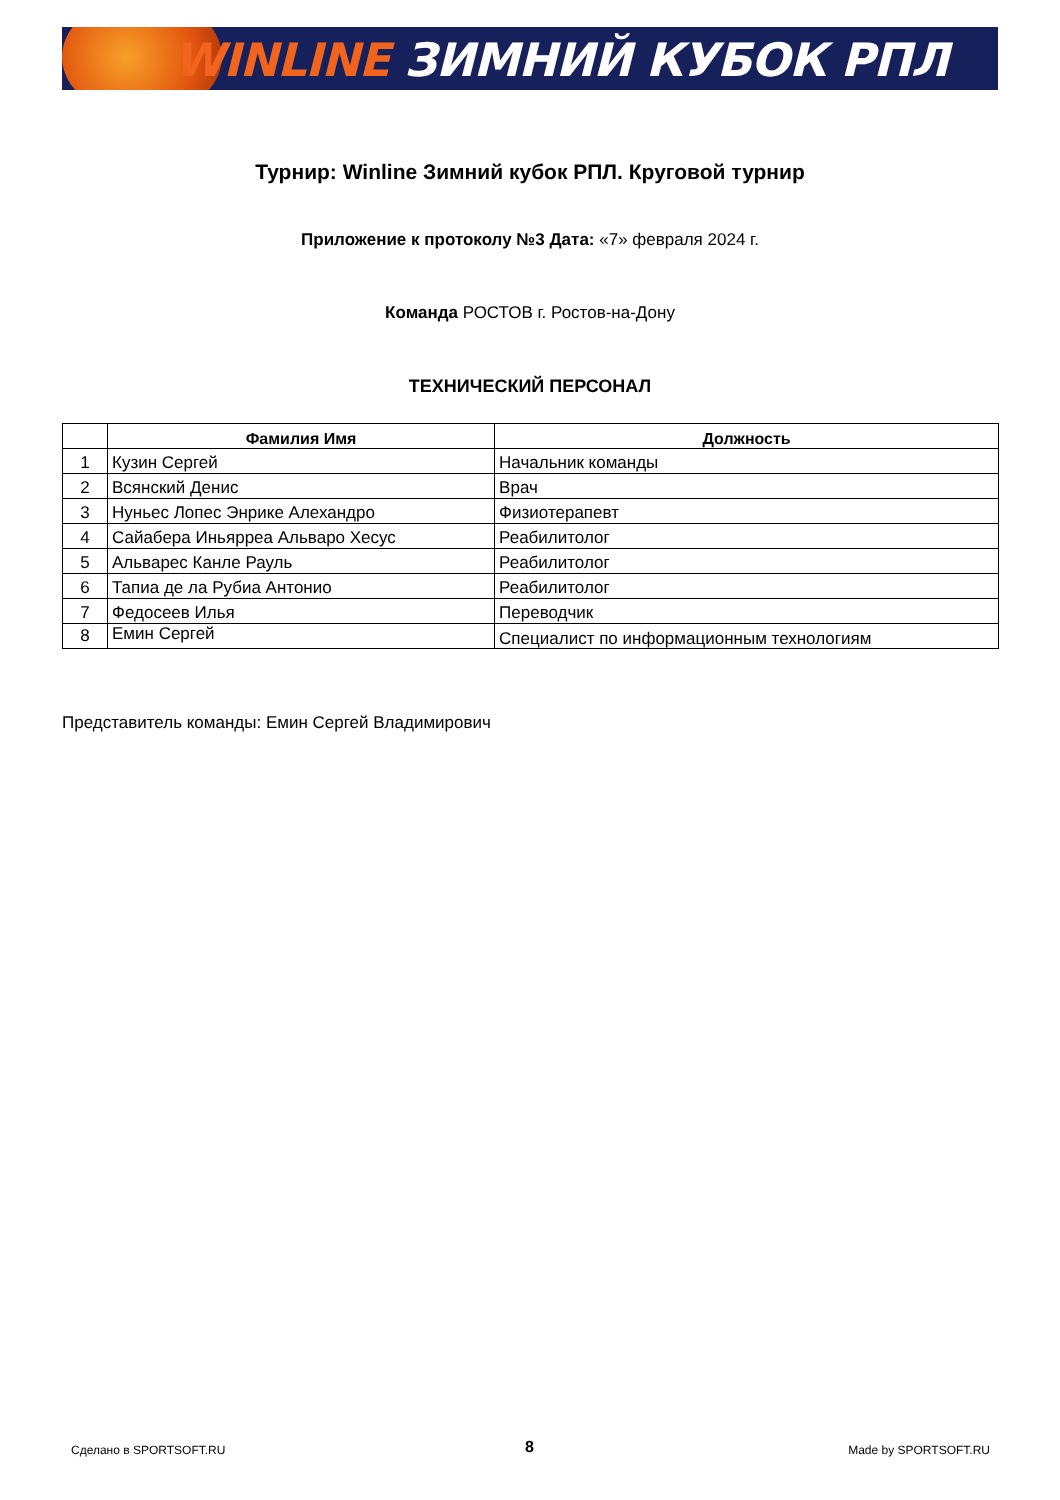WINLINE ЗИМНИЙ КУБОК РПЛ
Турнир: Winline Зимний кубок РПЛ. Круговой турнир
Приложение к протоколу №3 Дата: «7» февраля 2024 г.
Команда РОСТОВ г. Ростов-на-Дону
ТЕХНИЧЕСКИЙ ПЕРСОНАЛ
| | Фамилия Имя | Должность |
| --- | --- | --- |
| 1 | Кузин Сергей | Начальник команды |
| 2 | Всянский Денис | Врач |
| 3 | Нуньес Лопес Энрике Алехандро | Физиотерапевт |
| 4 | Сайабера Иньярреа Альваро Хесус | Реабилитолог |
| 5 | Альварес Канле Рауль | Реабилитолог |
| 6 | Тапиа де ла Рубиа Антонио | Реабилитолог |
| 7 | Федосеев Илья | Переводчик |
| 8 | Емин Сергей | Специалист по информационным технологиям |
Представитель команды: Емин Сергей Владимирович
Сделано в SPORTSOFT.RU 8 Made by SPORTSOFT.RU